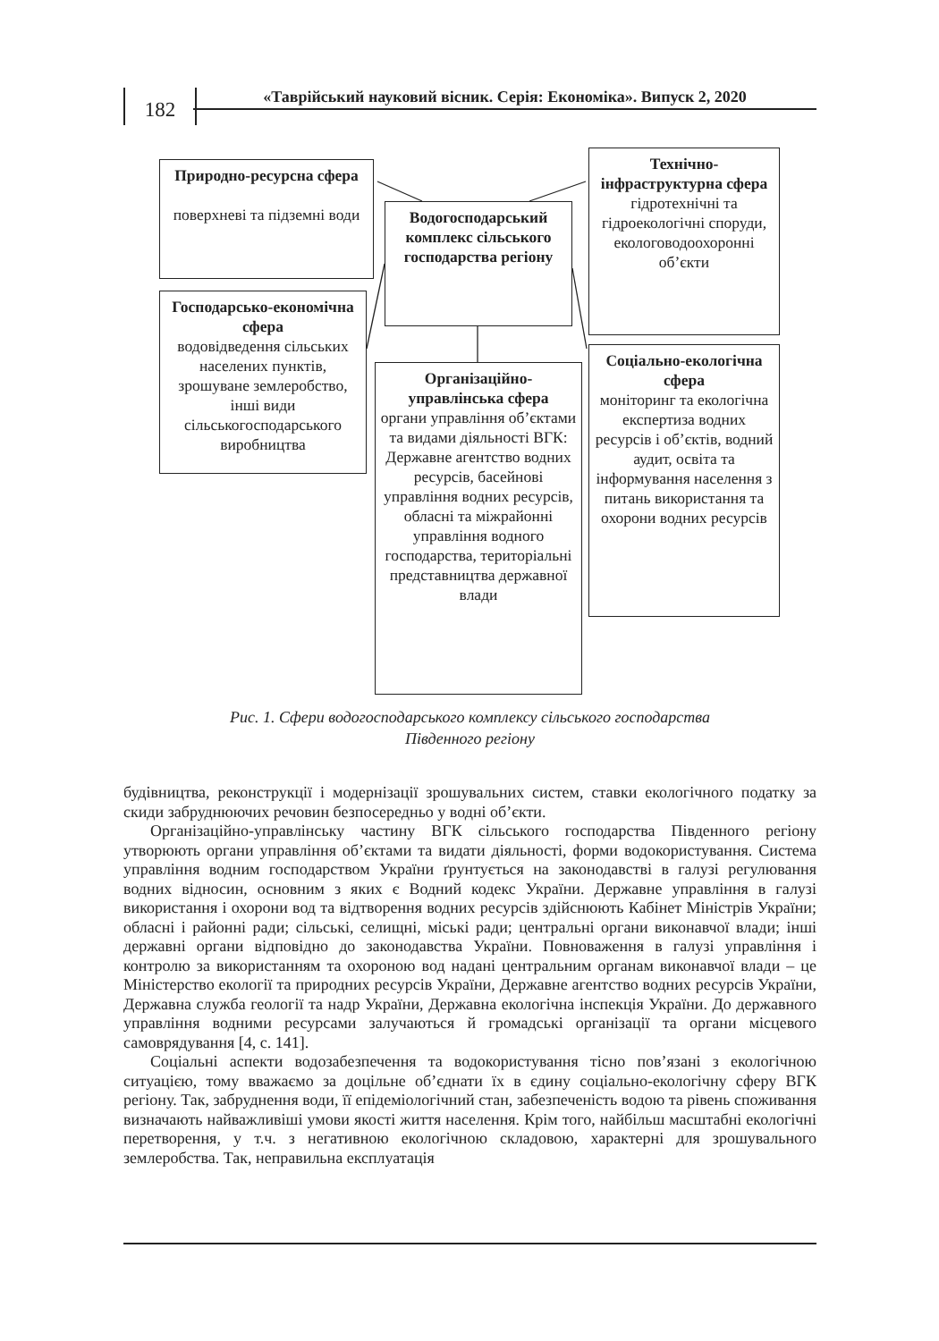182
«Таврійський науковий вісник. Серія: Економіка». Випуск 2, 2020
Природно-ресурсна сфера
поверхневі та підземні води
Водогосподарський комплекс сільського господарства регіону
Технічно-інфраструктурна сфера
гідротехнічні та гідроекологічні споруди, екологоводоохоронні об’єкти
Господарсько-економічна сфера
водовідведення сільських населених пунктів, зрошуване землеробство, інші види сільськогосподарського виробництва
Соціально-екологічна сфера
моніторинг та екологічна експертиза водних ресурсів і об’єктів, водний аудит, освіта та інформування населення з питань використання та охорони водних ресурсів
Організаційно-управлінська сфера
органи управління об’єктами та видами діяльності ВГК: Державне агентство водних ресурсів, басейнові управління водних ресурсів, обласні та міжрайонні управління водного господарства, територіальні представництва державної влади
Рис. 1. Сфери водогосподарського комплексу сільського господарства
Південного регіону
будівництва, реконструкції і модернізації зрошувальних систем, ставки екологічного податку за скиди забруднюючих речовин безпосередньо у водні об’єкти.
Організаційно-управлінську частину ВГК сільського господарства Південного регіону утворюють органи управління об’єктами та видати діяльності, форми водокористування. Система управління водним господарством України ґрунтується на законодавстві в галузі регулювання водних відносин, основним з яких є Водний кодекс України. Державне управління в галузі використання і охорони вод та відтворення водних ресурсів здійснюють Кабінет Міністрів України; обласні і районні ради; сільські, селищні, міські ради; центральні органи виконавчої влади; інші державні органи відповідно до законодавства України. Повноваження в галузі управління і контролю за використанням та охороною вод надані центральним органам виконавчої влади – це Міністерство екології та природних ресурсів України, Державне агентство водних ресурсів України, Державна служба геології та надр України, Державна екологічна інспекція України. До державного управління водними ресурсами залучаються й громадські організації та органи місцевого самоврядування [4, с. 141].
Соціальні аспекти водозабезпечення та водокористування тісно пов’язані з екологічною ситуацією, тому вважаємо за доцільне об’єднати їх в єдину соціально-екологічну сферу ВГК регіону. Так, забруднення води, її епідеміологічний стан, забезпеченість водою та рівень споживання визначають найважливіші умови якості життя населення. Крім того, найбільш масштабні екологічні перетворення, у т.ч. з негативною екологічною складовою, характерні для зрошувального землеробства. Так, неправильна експлуатація